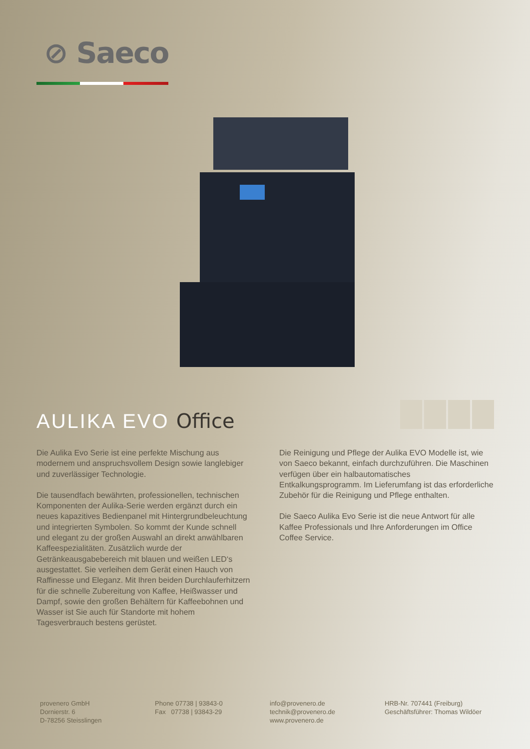⊘ Saeco
AULIKA EVO Office
Die Aulika Evo Serie ist eine perfekte Mischung aus modernem und anspruchsvollem Design sowie langlebiger und zuverlässiger Technologie.
Die tausendfach bewährten, professionellen, technischen Komponenten der Aulika-Serie werden ergänzt durch ein neues kapazitives Bedienpanel mit Hintergrundbeleuchtung und integrierten Symbolen. So kommt der Kunde schnell und elegant zu der großen Auswahl an direkt anwählbaren Kaffeespezialitäten. Zusätzlich wurde der Getränkeausgabebereich mit blauen und weißen LED‘s ausgestattet. Sie verleihen dem Gerät einen Hauch von Raffinesse und Eleganz. Mit Ihren beiden Durchlauferhitzern für die schnelle Zubereitung von Kaffee, Heißwasser und Dampf, sowie den großen Behältern für Kaffeebohnen und Wasser ist Sie auch für Standorte mit hohem Tagesverbrauch bestens gerüstet.
Die Reinigung und Pflege der Aulika EVO Modelle ist, wie von Saeco bekannt, einfach durchzuführen. Die Maschinen verfügen über ein halbautomatisches Entkalkungsprogramm. Im Lieferumfang ist das erforderliche Zubehör für die Reinigung und Pflege enthalten.
Die Saeco Aulika Evo Serie ist die neue Antwort für alle Kaffee Professionals und Ihre Anforderungen im Office Coffee Service.
provenero GmbH
Dornierstr. 6
D-78256 Steisslingen
Phone 07738 | 93843-0
Fax 07738 | 93843-29
info@provenero.de
technik@provenero.de
www.provenero.de
HRB-Nr. 707441 (Freiburg)
Geschäftsführer: Thomas Wildöer